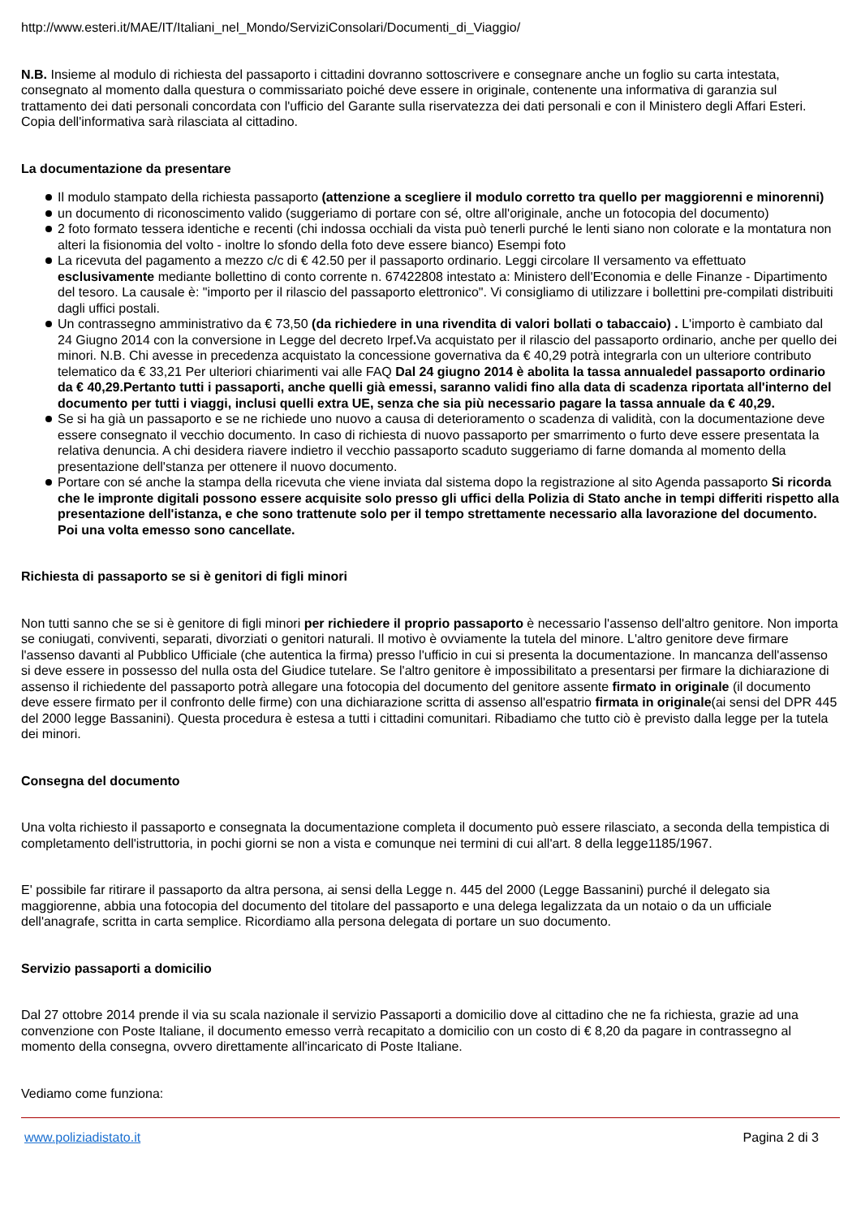http://www.esteri.it/MAE/IT/Italiani_nel_Mondo/ServiziConsolari/Documenti_di_Viaggio/
N.B. Insieme al modulo di richiesta del passaporto i cittadini dovranno sottoscrivere e consegnare anche un foglio su carta intestata, consegnato al momento dalla questura o commissariato poiché deve essere in originale, contenente una informativa di garanzia sul trattamento dei dati personali concordata con l'ufficio del Garante sulla riservatezza dei dati personali e con il Ministero degli Affari Esteri. Copia dell'informativa sarà rilasciata al cittadino.
La documentazione da presentare
Il modulo stampato della richiesta passaporto (attenzione a scegliere il modulo corretto tra quello per maggiorenni e minorenni)
un documento di riconoscimento valido (suggeriamo di portare con sé, oltre all'originale, anche un fotocopia del documento)
2 foto formato tessera identiche e recenti (chi indossa occhiali da vista può tenerli purché le lenti siano non colorate e la montatura non alteri la fisionomia del volto - inoltre lo sfondo della foto deve essere bianco) Esempi foto
La ricevuta del pagamento a mezzo c/c di € 42.50 per il passaporto ordinario. Leggi circolare Il versamento va effettuato esclusivamente mediante bollettino di conto corrente n. 67422808 intestato a: Ministero dell'Economia e delle Finanze - Dipartimento del tesoro. La causale è: "importo per il rilascio del passaporto elettronico". Vi consigliamo di utilizzare i bollettini pre-compilati distribuiti dagli uffici postali.
Un contrassegno amministrativo da € 73,50 (da richiedere in una rivendita di valori bollati o tabaccaio) . L'importo è cambiato dal 24 Giugno 2014 con la conversione in Legge del decreto Irpef. Va acquistato per il rilascio del passaporto ordinario, anche per quello dei minori. N.B. Chi avesse in precedenza acquistato la concessione governativa da € 40,29 potrà integrarla con un ulteriore contributo telematico da € 33,21 Per ulteriori chiarimenti vai alle FAQ Dal 24 giugno 2014 è abolita la tassa annualedel passaporto ordinario da € 40,29.Pertanto tutti i passaporti, anche quelli già emessi, saranno validi fino alla data di scadenza riportata all'interno del documento per tutti i viaggi, inclusi quelli extra UE, senza che sia più necessario pagare la tassa annuale da € 40,29.
Se si ha già un passaporto e se ne richiede uno nuovo a causa di deterioramento o scadenza di validità, con la documentazione deve essere consegnato il vecchio documento. In caso di richiesta di nuovo passaporto per smarrimento o furto deve essere presentata la relativa denuncia. A chi desidera riavere indietro il vecchio passaporto scaduto suggeriamo di farne domanda al momento della presentazione dell'stanza per ottenere il nuovo documento.
Portare con sé anche la stampa della ricevuta che viene inviata dal sistema dopo la registrazione al sito Agenda passaporto Si ricorda che le impronte digitali possono essere acquisite solo presso gli uffici della Polizia di Stato anche in tempi differiti rispetto alla presentazione dell'istanza, e che sono trattenute solo per il tempo strettamente necessario alla lavorazione del documento. Poi una volta emesso sono cancellate.
Richiesta di passaporto se si è genitori di figli minori
Non tutti sanno che se si è genitore di figli minori per richiedere il proprio passaporto è necessario l'assenso dell'altro genitore. Non importa se coniugati, conviventi, separati, divorziati o genitori naturali. Il motivo è ovviamente la tutela del minore. L'altro genitore deve firmare l'assenso davanti al Pubblico Ufficiale (che autentica la firma) presso l'ufficio in cui si presenta la documentazione. In mancanza dell'assenso si deve essere in possesso del nulla osta del Giudice tutelare. Se l'altro genitore è impossibilitato a presentarsi per firmare la dichiarazione di assenso il richiedente del passaporto potrà allegare una fotocopia del documento del genitore assente firmato in originale (il documento deve essere firmato per il confronto delle firme) con una dichiarazione scritta di assenso all'espatrio firmata in originale(ai sensi del DPR 445 del 2000 legge Bassanini). Questa procedura è estesa a tutti i cittadini comunitari. Ribadiamo che tutto ciò è previsto dalla legge per la tutela dei minori.
Consegna del documento
Una volta richiesto il passaporto e consegnata la documentazione completa il documento può essere rilasciato, a seconda della tempistica di completamento dell'istruttoria, in pochi giorni se non a vista e comunque nei termini di cui all'art. 8 della legge1185/1967.
E' possibile far ritirare il passaporto da altra persona, ai sensi della Legge n. 445 del 2000 (Legge Bassanini) purché il delegato sia maggiorenne, abbia una fotocopia del documento del titolare del passaporto e una delega legalizzata da un notaio o da un ufficiale dell'anagrafe, scritta in carta semplice. Ricordiamo alla persona delegata di portare un suo documento.
Servizio passaporti a domicilio
Dal 27 ottobre 2014 prende il via su scala nazionale il servizio Passaporti a domicilio dove al cittadino che ne fa richiesta, grazie ad una convenzione con Poste Italiane, il documento emesso verrà recapitato a domicilio con un costo di € 8,20 da pagare in contrassegno al momento della consegna, ovvero direttamente all'incaricato di Poste Italiane.
Vediamo come funziona:
www.poliziadistato.it Pagina 2 di 3